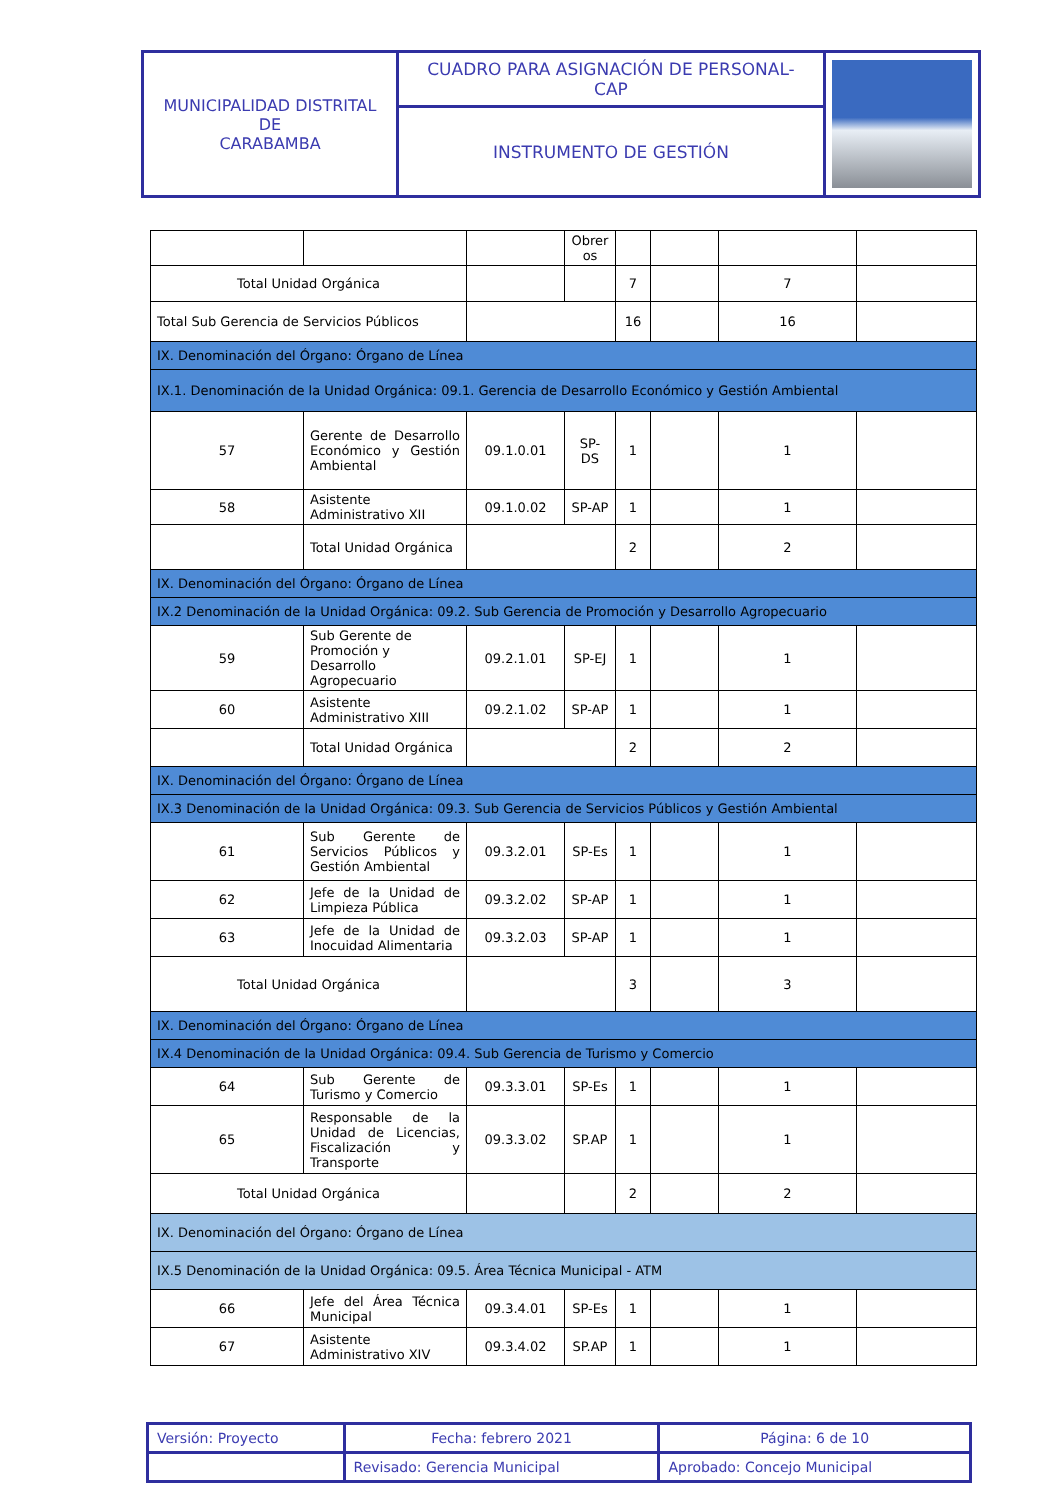| MUNICIPALIDAD DISTRITAL DE CARABAMBA | CUADRO PARA ASIGNACIÓN DE PERSONAL- CAP | |
| | INSTRUMENTO DE GESTIÓN | |
| | | | Obrer os | | | | |
| Total Unidad Orgánica | | | | 7 | | 7 | |
| Total Sub Gerencia de Servicios Públicos | | | | 16 | | 16 | |
| IX. Denominación del Órgano: Órgano de Línea | | | | | | | |
| IX.1. Denominación de la Unidad Orgánica: 09.1. Gerencia de Desarrollo Económico y Gestión Ambiental | | | | | | | |
| 57 | Gerente de Desarrollo Económico y Gestión Ambiental | 09.1.0.01 | SP-DS | 1 | | 1 | |
| 58 | Asistente Administrativo XII | 09.1.0.02 | SP-AP | 1 | | 1 | |
| | Total Unidad Orgánica | | | 2 | | 2 | |
| IX. Denominación del Órgano: Órgano de Línea | | | | | | | |
| IX.2 Denominación de la Unidad Orgánica: 09.2. Sub Gerencia de Promoción y Desarrollo Agropecuario | | | | | | | |
| 59 | Sub Gerente de Promoción y Desarrollo Agropecuario | 09.2.1.01 | SP-EJ | 1 | | 1 | |
| 60 | Asistente Administrativo XIII | 09.2.1.02 | SP-AP | 1 | | 1 | |
| | Total Unidad Orgánica | | | 2 | | 2 | |
| IX. Denominación del Órgano: Órgano de Línea | | | | | | | |
| IX.3 Denominación de la Unidad Orgánica: 09.3. Sub Gerencia de Servicios Públicos y Gestión Ambiental | | | | | | | |
| 61 | Sub Gerente de Servicios Públicos y Gestión Ambiental | 09.3.2.01 | SP-Es | 1 | | 1 | |
| 62 | Jefe de la Unidad de Limpieza Pública | 09.3.2.02 | SP-AP | 1 | | 1 | |
| 63 | Jefe de la Unidad de Inocuidad Alimentaria | 09.3.2.03 | SP-AP | 1 | | 1 | |
| Total Unidad Orgánica | | | | 3 | | 3 | |
| IX. Denominación del Órgano: Órgano de Línea | | | | | | | |
| IX.4 Denominación de la Unidad Orgánica: 09.4. Sub Gerencia de Turismo y Comercio | | | | | | | |
| 64 | Sub Gerente de Turismo y Comercio | 09.3.3.01 | SP-Es | 1 | | 1 | |
| 65 | Responsable de la Unidad de Licencias, Fiscalización y Transporte | 09.3.3.02 | SP.AP | 1 | | 1 | |
| Total Unidad Orgánica | | | | 2 | | 2 | |
| IX. Denominación del Órgano: Órgano de Línea | | | | | | | |
| IX.5 Denominación de la Unidad Orgánica: 09.5. Área Técnica Municipal - ATM | | | | | | | |
| 66 | Jefe del Área Técnica Municipal | 09.3.4.01 | SP-Es | 1 | | 1 | |
| 67 | Asistente Administrativo XIV | 09.3.4.02 | SP.AP | 1 | | 1 | |
| Versión: Proyecto | Fecha: febrero 2021 | Página: 6 de 10 |
| | Revisado: Gerencia Municipal | Aprobado: Concejo Municipal |